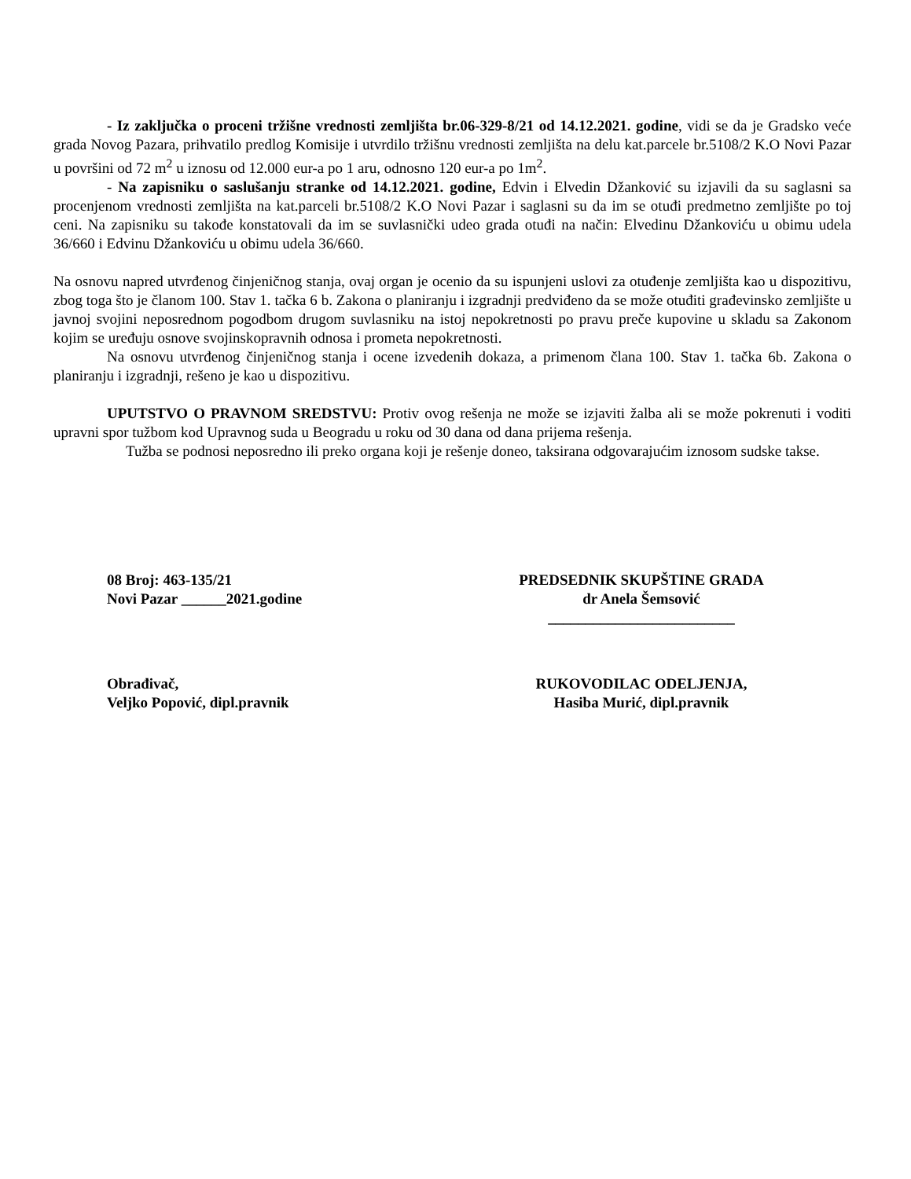- Iz zaključka o proceni tržišne vrednosti zemljišta br.06-329-8/21 od 14.12.2021. godine, vidi se da je Gradsko veće grada Novog Pazara, prihvatilo predlog Komisije i utvrdilo tržišnu vrednosti zemljišta na delu kat.parcele br.5108/2 K.O Novi Pazar u površini od 72 m<sup>2</sup> u iznosu od 12.000 eur-a po 1 aru, odnosno 120 eur-a po 1m<sup>2</sup>.
- Na zapisniku o saslušanju stranke od 14.12.2021. godine, Edvin i Elvedin Džanković su izjavili da su saglasni sa procenjenom vrednosti zemljišta na kat.parceli br.5108/2 K.O Novi Pazar i saglasni su da im se otuđi predmetno zemljište po toj ceni. Na zapisniku su takođe konstatovali da im se suvlasnički udeo grada otuđi na način: Elvedinu Džankoviću u obimu udela 36/660 i Edvinu Džankoviću u obimu udela 36/660.
Na osnovu napred utvrđenog činjeničnog stanja, ovaj organ je ocenio da su ispunjeni uslovi za otuđenje zemljišta kao u dispozitivu, zbog toga što je članom 100. Stav 1. tačka 6 b. Zakona o planiranju i izgradnji predviđeno da se može otuđiti građevinsko zemljište u javnoj svojini neposrednom pogodbom drugom suvlasniku na istoj nepokretnosti po pravu preče kupovine u skladu sa Zakonom kojim se uređuju osnove svojinskopravnih odnosa i prometa nepokretnosti.
Na osnovu utvrđenog činjeničnog stanja i ocene izvedenih dokaza, a primenom člana 100. Stav 1. tačka 6b. Zakona o planiranju i izgradnji, rešeno je kao u dispozitivu.
UPUTSTVO O PRAVNOM SREDSTVU: Protiv ovog rešenja ne može se izjaviti žalba ali se može pokrenuti i voditi upravni spor tužbom kod Upravnog suda u Beogradu u roku od 30 dana od dana prijema rešenja.
Tužba se podnosi neposredno ili preko organa koji je rešenje doneo, taksirana odgovarajućim iznosom sudske takse.
08 Broj: 463-135/21
Novi Pazar ______2021.godine
PREDSEDNIK SKUPŠTINE GRADA
dr Anela Šemsović
_________________________
Obrađivač,
Veljko Popović, dipl.pravnik
RUKOVODILAC ODELJENJA,
Hasiba Murić, dipl.pravnik